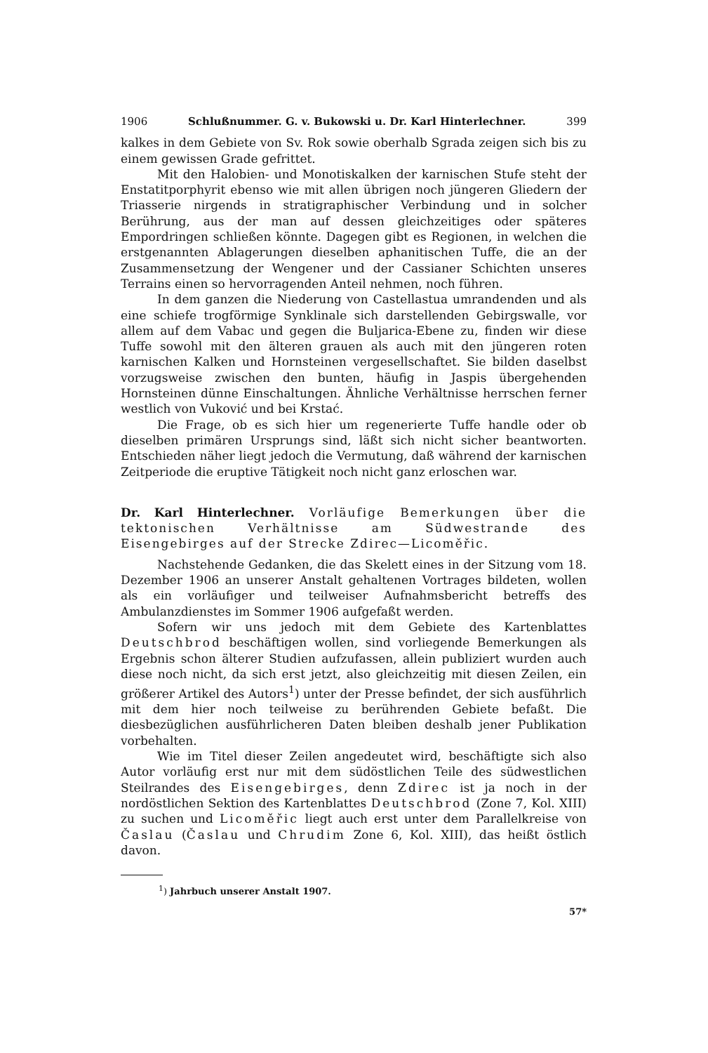1906 Schlußnummer. G. v. Bukowski u. Dr. Karl Hinterlechner. 399
kalkes in dem Gebiete von Sv. Rok sowie oberhalb Sgrada zeigen sich bis zu einem gewissen Grade gefrittet.
Mit den Halobien- und Monotiskalken der karnischen Stufe steht der Enstatitporphyrit ebenso wie mit allen übrigen noch jüngeren Gliedern der Triasserie nirgends in stratigraphischer Verbindung und in solcher Berührung, aus der man auf dessen gleichzeitiges oder späteres Empordringen schließen könnte. Dagegen gibt es Regionen, in welchen die erstgenannten Ablagerungen dieselben aphanitischen Tuffe, die an der Zusammensetzung der Wengener und der Cassianer Schichten unseres Terrains einen so hervorragenden Anteil nehmen, noch führen.
In dem ganzen die Niederung von Castellastua umrandenden und als eine schiefe trogförmige Synklinale sich darstellenden Gebirgswalle, vor allem auf dem Vabac und gegen die Buljarica-Ebene zu, finden wir diese Tuffe sowohl mit den älteren grauen als auch mit den jüngeren roten karnischen Kalken und Hornsteinen vergesellschaftet. Sie bilden daselbst vorzugsweise zwischen den bunten, häufig in Jaspis übergehenden Hornsteinen dünne Einschaltungen. Ähnliche Verhältnisse herrschen ferner westlich von Vuković und bei Krstać.
Die Frage, ob es sich hier um regenerierte Tuffe handle oder ob dieselben primären Ursprungs sind, läßt sich nicht sicher beantworten. Entschieden näher liegt jedoch die Vermutung, daß während der karnischen Zeitperiode die eruptive Tätigkeit noch nicht ganz erloschen war.
Dr. Karl Hinterlechner. Vorläufige Bemerkungen über die tektonischen Verhältnisse am Südwestrande des Eisengebirges auf der Strecke Zdirec—Licoměřic.
Nachstehende Gedanken, die das Skelett eines in der Sitzung vom 18. Dezember 1906 an unserer Anstalt gehaltenen Vortrages bildeten, wollen als ein vorläufiger und teilweiser Aufnahmsbericht betreffs des Ambulanzdienstes im Sommer 1906 aufgefaßt werden.
Sofern wir uns jedoch mit dem Gebiete des Kartenblattes Deutschbrod beschäftigen wollen, sind vorliegende Bemerkungen als Ergebnis schon älterer Studien aufzufassen, allein publiziert wurden auch diese noch nicht, da sich erst jetzt, also gleichzeitig mit diesen Zeilen, ein größerer Artikel des Autors<sup>1</sup>) unter der Presse befindet, der sich ausführlich mit dem hier noch teilweise zu berührenden Gebiete befaßt. Die diesbezüglichen ausführlicheren Daten bleiben deshalb jener Publikation vorbehalten.
Wie im Titel dieser Zeilen angedeutet wird, beschäftigte sich also Autor vorläufig erst nur mit dem südöstlichen Teile des südwestlichen Steilrandes des Eisengebirges, denn Zdirec ist ja noch in der nordöstlichen Sektion des Kartenblattes Deutschbrod (Zone 7, Kol. XIII) zu suchen und Licoměřic liegt auch erst unter dem Parallelkreise von Časlau (Časlau und Chrudim Zone 6, Kol. XIII), das heißt östlich davon.
<sup>1</sup>) Jahrbuch unserer Anstalt 1907.
57*